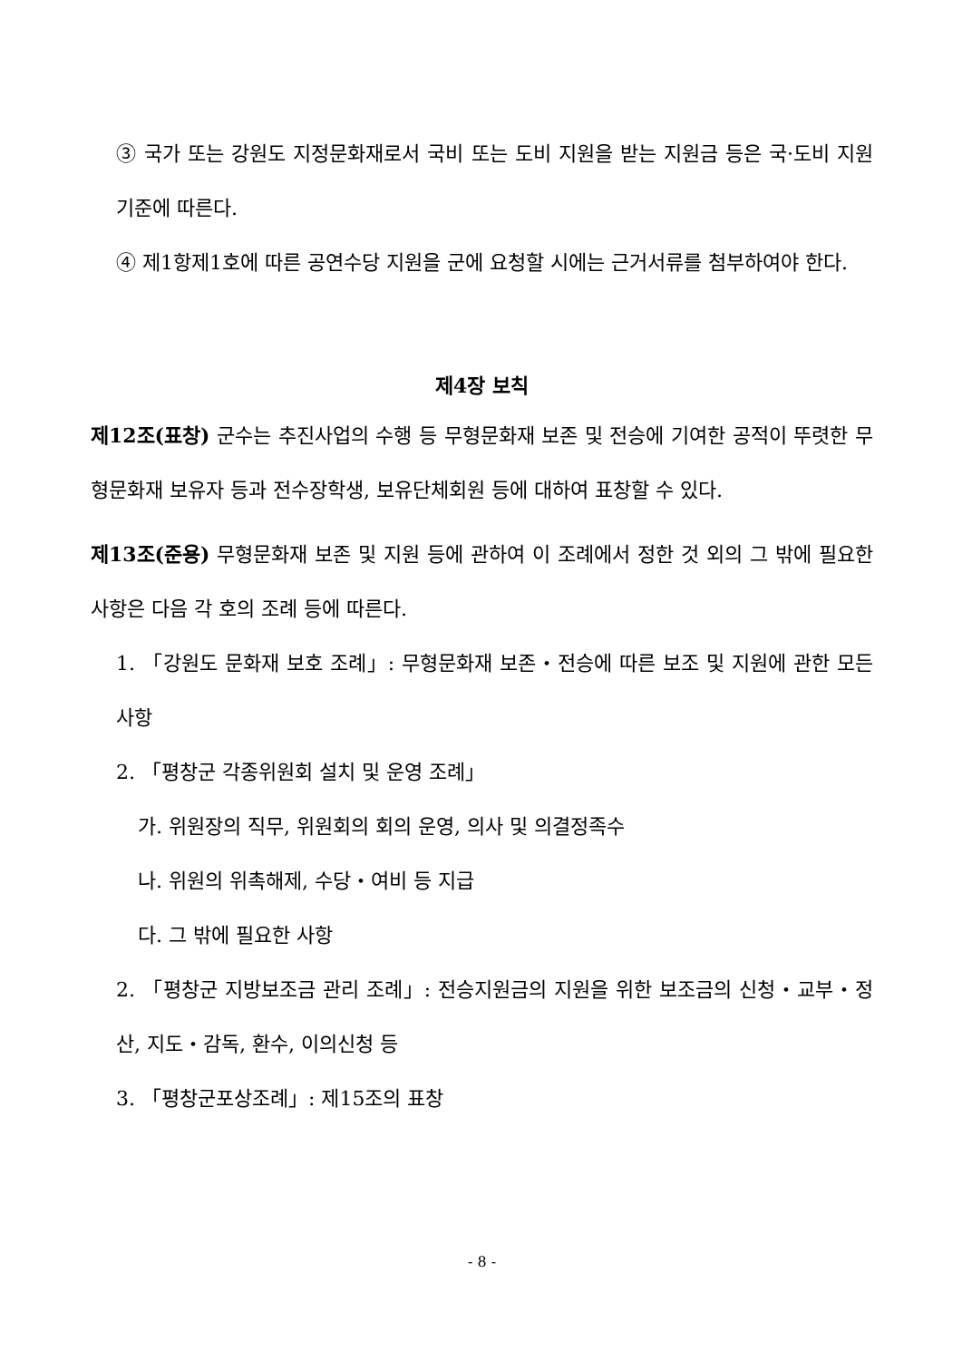③ 국가 또는 강원도 지정문화재로서 국비 또는 도비 지원을 받는 지원금 등은 국·도비 지원 기준에 따른다.
④ 제1항제1호에 따른 공연수당 지원을 군에 요청할 시에는 근거서류를 첨부하여야 한다.
제4장 보칙
제12조(표창) 군수는 추진사업의 수행 등 무형문화재 보존 및 전승에 기여한 공적이 뚜렷한 무형문화재 보유자 등과 전수장학생, 보유단체회원 등에 대하여 표창할 수 있다.
제13조(준용) 무형문화재 보존 및 지원 등에 관하여 이 조례에서 정한 것 외의 그 밖에 필요한 사항은 다음 각 호의 조례 등에 따른다.
1. 「강원도 문화재 보호 조례」: 무형문화재 보존・전승에 따른 보조 및 지원에 관한 모든 사항
2. 「평창군 각종위원회 설치 및 운영 조례」
가. 위원장의 직무, 위원회의 회의 운영, 의사 및 의결정족수
나. 위원의 위촉해제, 수당・여비 등 지급
다. 그 밖에 필요한 사항
2. 「평창군 지방보조금 관리 조례」: 전승지원금의 지원을 위한 보조금의 신청・교부・정산, 지도・감독, 환수, 이의신청 등
3. 「평창군포상조례」: 제15조의 표창
- 8 -